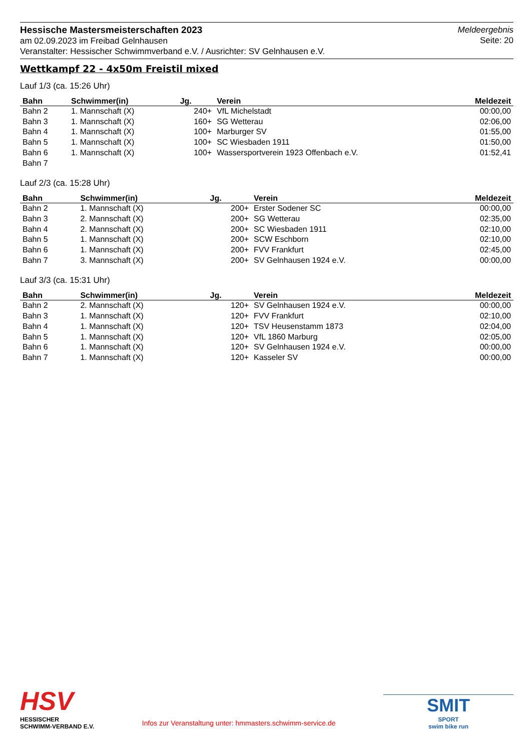Hessische Mastersmeisterschaften 2023
am 02.09.2023 im Freibad Gelnhausen
Veranstalter: Hessischer Schwimmverband e.V. / Ausrichter: SV Gelnhausen e.V.
Meldeergebnis
Seite: 20
Wettkampf 22 - 4x50m Freistil mixed
Lauf 1/3 (ca. 15:26 Uhr)
| Bahn | Schwimmer(in) | Jg. | Verein | Meldezeit |
| --- | --- | --- | --- | --- |
| Bahn 2 | 1. Mannschaft (X) | 240+ | VfL Michelstadt | 00:00,00 |
| Bahn 3 | 1. Mannschaft (X) | 160+ | SG Wetterau | 02:06,00 |
| Bahn 4 | 1. Mannschaft (X) | 100+ | Marburger SV | 01:55,00 |
| Bahn 5 | 1. Mannschaft (X) | 100+ | SC Wiesbaden 1911 | 01:50,00 |
| Bahn 6 | 1. Mannschaft (X) | 100+ | Wassersportverein 1923 Offenbach e.V. | 01:52,41 |
| Bahn 7 | | | | |
Lauf 2/3 (ca. 15:28 Uhr)
| Bahn | Schwimmer(in) | Jg. | Verein | Meldezeit |
| --- | --- | --- | --- | --- |
| Bahn 2 | 1. Mannschaft (X) | 200+ | Erster Sodener SC | 00:00,00 |
| Bahn 3 | 2. Mannschaft (X) | 200+ | SG Wetterau | 02:35,00 |
| Bahn 4 | 2. Mannschaft (X) | 200+ | SC Wiesbaden 1911 | 02:10,00 |
| Bahn 5 | 1. Mannschaft (X) | 200+ | SCW Eschborn | 02:10,00 |
| Bahn 6 | 1. Mannschaft (X) | 200+ | FVV Frankfurt | 02:45,00 |
| Bahn 7 | 3. Mannschaft (X) | 200+ | SV Gelnhausen 1924 e.V. | 00:00,00 |
Lauf 3/3 (ca. 15:31 Uhr)
| Bahn | Schwimmer(in) | Jg. | Verein | Meldezeit |
| --- | --- | --- | --- | --- |
| Bahn 2 | 2. Mannschaft (X) | 120+ | SV Gelnhausen 1924 e.V. | 00:00,00 |
| Bahn 3 | 1. Mannschaft (X) | 120+ | FVV Frankfurt | 02:10,00 |
| Bahn 4 | 1. Mannschaft (X) | 120+ | TSV Heusenstamm 1873 | 02:04,00 |
| Bahn 5 | 1. Mannschaft (X) | 120+ | VfL 1860 Marburg | 02:05,00 |
| Bahn 6 | 1. Mannschaft (X) | 120+ | SV Gelnhausen 1924 e.V. | 00:00,00 |
| Bahn 7 | 1. Mannschaft (X) | 120+ | Kasseler SV | 00:00,00 |
HSV
HESSISCHER
SCHWIMM-VERBAND E.V.
Infos zur Veranstaltung unter: hmmasters.schwimm-service.de
SMIT
SPORT
swim bike run